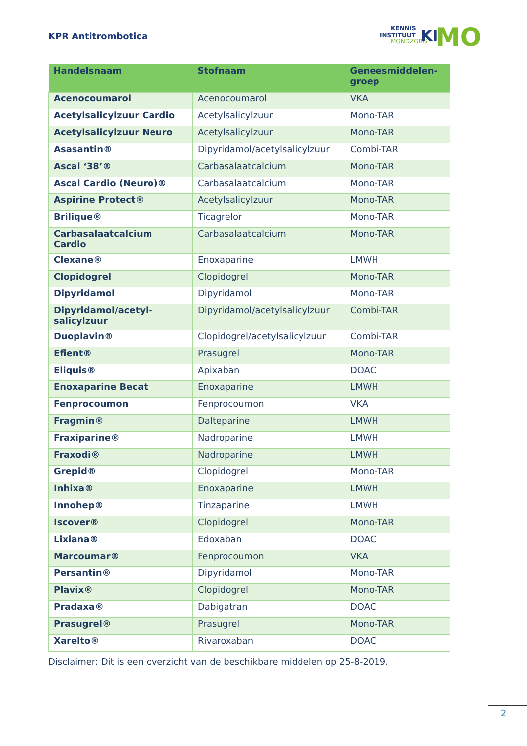KPR Antitrombotica
INSTITUUT
KENNIS
MONDZORG
KI
MO
| Handelsnaam | Stofnaam | Geneesmiddelen- groep |
| --- | --- | --- |
| Acenocoumarol | Acenocoumarol | VKA |
| Acetylsalicylzuur Cardio | Acetylsalicylzuur | Mono-TAR |
| Acetylsalicylzuur Neuro | Acetylsalicylzuur | Mono-TAR |
| Asasantin® | Dipyridamol/acetylsalicylzuur | Combi-TAR |
| Ascal ‘38’® | Carbasalaatcalcium | Mono-TAR |
| Ascal Cardio (Neuro)® | Carbasalaatcalcium | Mono-TAR |
| Aspirine Protect® | Acetylsalicylzuur | Mono-TAR |
| Brilique® | Ticagrelor | Mono-TAR |
| Carbasalaatcalcium Cardio | Carbasalaatcalcium | Mono-TAR |
| Clexane® | Enoxaparine | LMWH |
| Clopidogrel | Clopidogrel | Mono-TAR |
| Dipyridamol | Dipyridamol | Mono-TAR |
| Dipyridamol/acetyl- salicylzuur | Dipyridamol/acetylsalicylzuur | Combi-TAR |
| Duoplavin® | Clopidogrel/acetylsalicylzuur | Combi-TAR |
| Efient® | Prasugrel | Mono-TAR |
| Eliquis® | Apixaban | DOAC |
| Enoxaparine Becat | Enoxaparine | LMWH |
| Fenprocoumon | Fenprocoumon | VKA |
| Fragmin® | Dalteparine | LMWH |
| Fraxiparine® | Nadroparine | LMWH |
| Fraxodi® | Nadroparine | LMWH |
| Grepid® | Clopidogrel | Mono-TAR |
| Inhixa® | Enoxaparine | LMWH |
| Innohep® | Tinzaparine | LMWH |
| Iscover® | Clopidogrel | Mono-TAR |
| Lixiana® | Edoxaban | DOAC |
| Marcoumar® | Fenprocoumon | VKA |
| Persantin® | Dipyridamol | Mono-TAR |
| Plavix® | Clopidogrel | Mono-TAR |
| Pradaxa® | Dabigatran | DOAC |
| Prasugrel® | Prasugrel | Mono-TAR |
| Xarelto® | Rivaroxaban | DOAC |
Disclaimer: Dit is een overzicht van de beschikbare middelen op 25-8-2019.
2